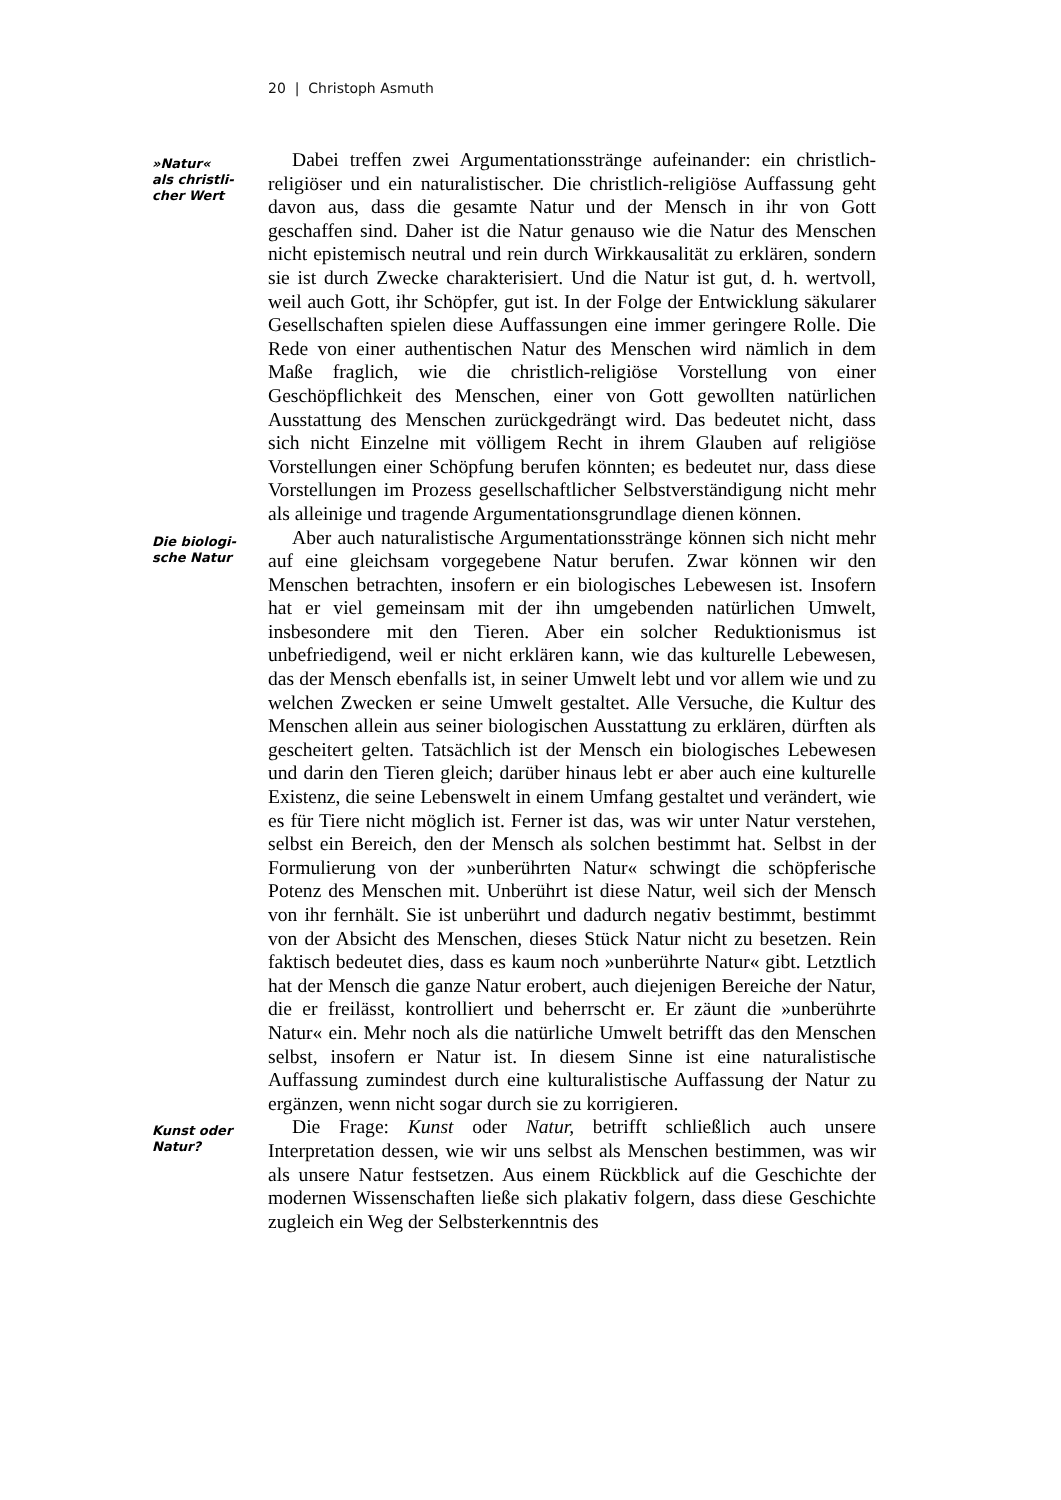20 | Christoph Asmuth
»Natur«
als christli-
cher Wert
Dabei treffen zwei Argumentationsstränge aufeinander: ein christlich-religiöser und ein naturalistischer. Die christlich-religiöse Auffassung geht davon aus, dass die gesamte Natur und der Mensch in ihr von Gott geschaffen sind. Daher ist die Natur genauso wie die Natur des Menschen nicht epistemisch neutral und rein durch Wirk­kausalität zu erklären, sondern sie ist durch Zwecke charakterisiert. Und die Natur ist gut, d. h. wertvoll, weil auch Gott, ihr Schöpfer, gut ist. In der Folge der Entwicklung säkularer Gesellschaften spie­len diese Auffassungen eine immer geringere Rolle. Die Rede von ei­ner authentischen Natur des Menschen wird nämlich in dem Maße fraglich, wie die christlich-religiöse Vorstellung von einer Geschöpf­lichkeit des Menschen, einer von Gott gewollten natürlichen Aus­stattung des Menschen zurückgedrängt wird. Das bedeutet nicht, dass sich nicht Einzelne mit völligem Recht in ihrem Glauben auf re­ligiöse Vorstellungen einer Schöpfung berufen könnten; es bedeutet nur, dass diese Vorstellungen im Prozess gesellschaftlicher Selbstver­ständigung nicht mehr als alleinige und tragende Argumentations­grundlage dienen können.
Die biologi-
sche Natur
Aber auch naturalistische Argumentationsstränge können sich nicht mehr auf eine gleichsam vorgegebene Natur berufen. Zwar können wir den Menschen betrachten, insofern er ein biologisches Lebewesen ist. Insofern hat er viel gemeinsam mit der ihn umgeben­den natürlichen Umwelt, insbesondere mit den Tieren. Aber ein sol­cher Reduktionismus ist unbefriedigend, weil er nicht erklären kann, wie das kulturelle Lebewesen, das der Mensch ebenfalls ist, in seiner Umwelt lebt und vor allem wie und zu welchen Zwecken er seine Umwelt gestaltet. Alle Versuche, die Kultur des Menschen allein aus seiner biologischen Ausstattung zu erklären, dürften als gescheitert gelten. Tatsächlich ist der Mensch ein biologisches Lebewesen und darin den Tieren gleich; darüber hinaus lebt er aber auch eine kultu­relle Existenz, die seine Lebenswelt in einem Umfang gestaltet und verändert, wie es für Tiere nicht möglich ist. Ferner ist das, was wir unter Natur verstehen, selbst ein Bereich, den der Mensch als sol­chen bestimmt hat. Selbst in der Formulierung von der »unberühr­ten Natur« schwingt die schöpferische Potenz des Menschen mit. Unberührt ist diese Natur, weil sich der Mensch von ihr fernhält. Sie ist unberührt und dadurch negativ bestimmt, bestimmt von der Ab­sicht des Menschen, dieses Stück Natur nicht zu besetzen. Rein fak­tisch bedeutet dies, dass es kaum noch »unberührte Natur« gibt. Letztlich hat der Mensch die ganze Natur erobert, auch diejenigen Bereiche der Natur, die er freilässt, kontrolliert und beherrscht er. Er zäunt die »unberührte Natur« ein. Mehr noch als die natürliche Um­welt betrifft das den Menschen selbst, insofern er Natur ist. In die­sem Sinne ist eine naturalistische Auffassung zumindest durch eine kulturalistische Auffassung der Natur zu ergänzen, wenn nicht sogar durch sie zu korrigieren.
Kunst oder
Natur?
Die Frage: Kunst oder Natur, betrifft schließlich auch unsere In­terpretation dessen, wie wir uns selbst als Menschen bestimmen, was wir als unsere Natur festsetzen. Aus einem Rückblick auf die Ge­schichte der modernen Wissenschaften ließe sich plakativ folgern, dass diese Geschichte zugleich ein Weg der Selbsterkenntnis des